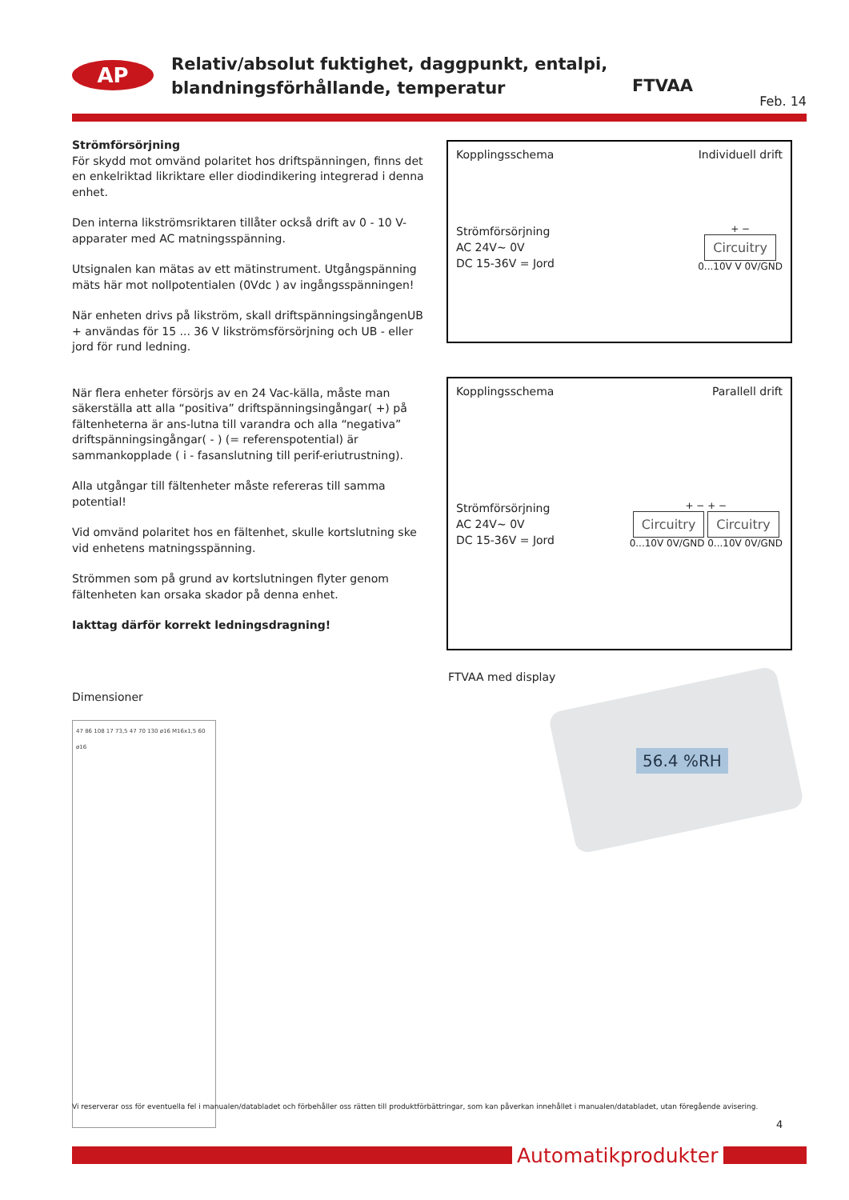AP
Relativ/absolut fuktighet, daggpunkt, entalpi,
blandningsförhållande, temperatur
FTVAA
Feb. 14
Strömförsörjning
För skydd mot omvänd polaritet hos driftspänningen, finns det en enkelriktad likriktare eller diodindikering integrerad i denna enhet.
Den interna likströmsriktaren tillåter också drift av 0 - 10 V-apparater med AC matningsspänning.
Utsignalen kan mätas av ett mätinstrument. Utgångspänning mäts här mot nollpotentialen (0Vdc ) av ingångsspänningen!
När enheten drivs på likström, skall driftspänningsingångenUB + användas för 15 ... 36 V likströmsförsörjning och UB - eller jord för rund ledning.
När flera enheter försörjs av en 24 Vac-källa, måste man säkerställa att alla “positiva” driftspänningsingångar( +) på fältenheterna är ans-lutna till varandra och alla “negativa” driftspänningsingångar( - ) (= referenspotential) är sammankopplade ( i - fasanslutning till perif-eriutrustning).
Alla utgångar till fältenheter måste refereras till samma potential!
Vid omvänd polaritet hos en fältenhet, skulle kortslutning ske vid enhetens matningsspänning.
Strömmen som på grund av kortslutningen flyter genom fältenheten kan orsaka skador på denna enhet.
Iakttag därför korrekt ledningsdragning!
Dimensioner
47 86 108 17 73,5 47 70 130 ø16 M16x1,5 60 ø16
Kopplingsschema Individuell drift
Strömförsörjning
AC 24V~ 0V
DC 15-36V = Jord
+ −
Circuitry
0...10V V 0V/GND
Kopplingsschema Parallell drift
Strömförsörjning
AC 24V~ 0V
DC 15-36V = Jord
+ − + −
Circuitry Circuitry
0...10V 0V/GND 0...10V 0V/GND
FTVAA med display
56.4 %RH
Vi reserverar oss för eventuella fel i manualen/databladet och förbehåller oss rätten till produktförbättringar, som kan påverkan innehållet i manualen/databladet, utan föregående avisering.
4
Automatikprodukter